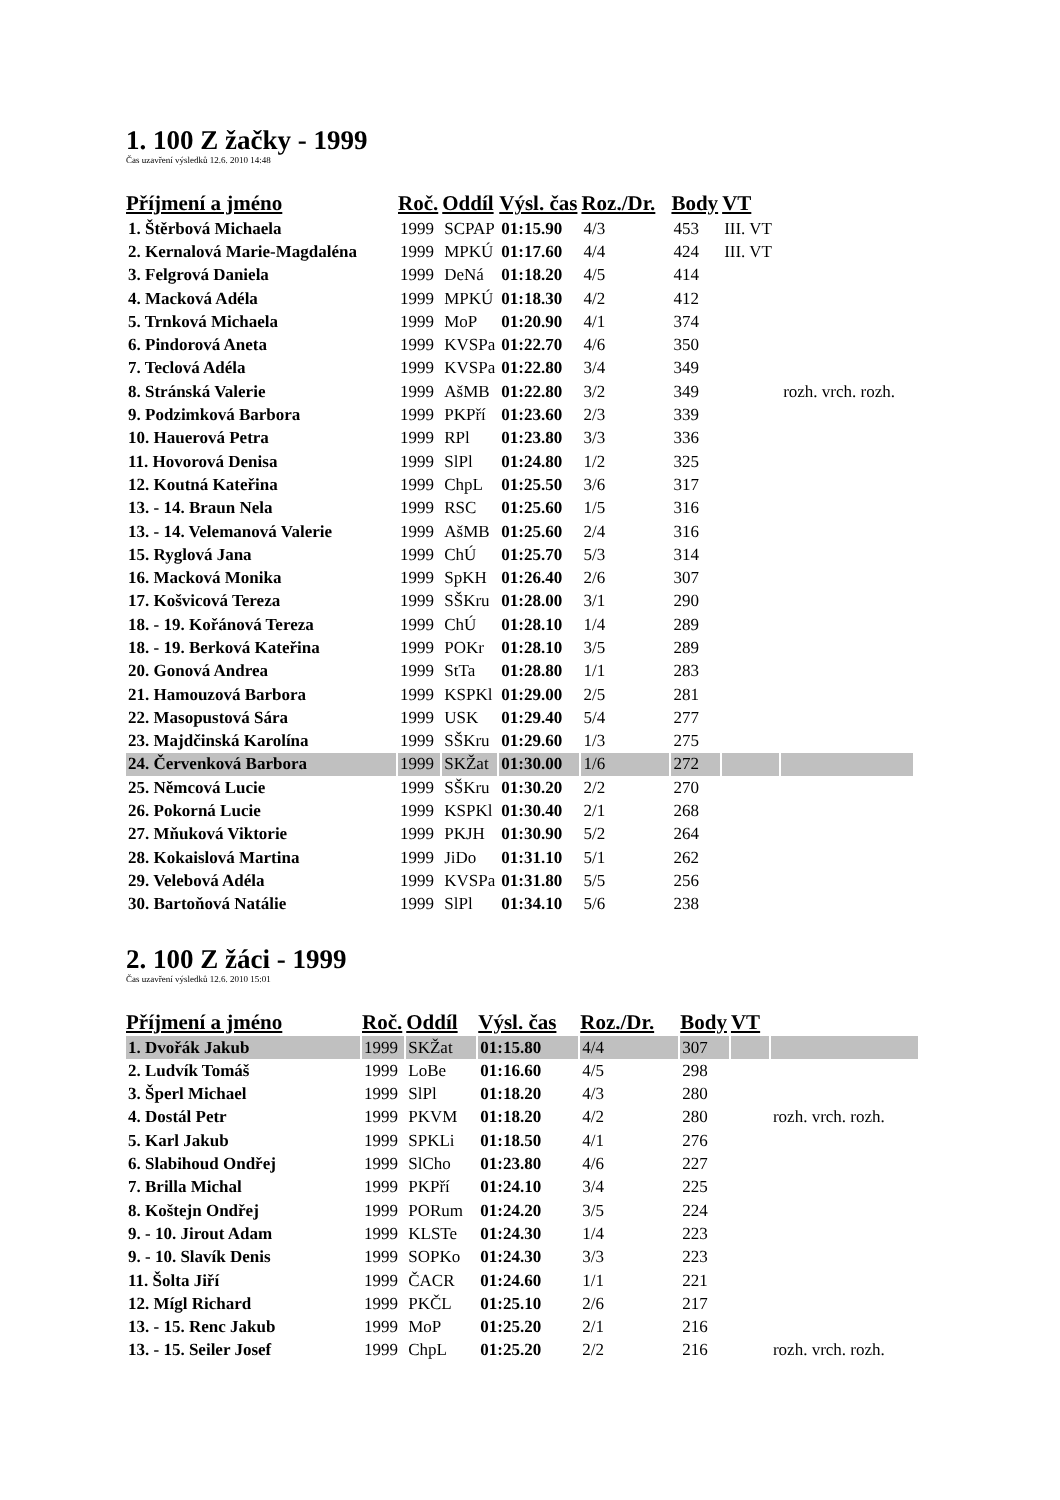1. 100 Z žačky - 1999
Čas uzavření výsledků 12.6. 2010 14:48
| Příjmení a jméno | Roč. | Oddíl | Výsl. čas | Roz./Dr. | Body | VT | |
| --- | --- | --- | --- | --- | --- | --- | --- |
| 1. Štěrbová Michaela | 1999 | SCPAP | 01:15.90 | 4/3 | 453 | III. VT | |
| 2. Kernalová Marie-Magdaléna | 1999 | MPKÚ | 01:17.60 | 4/4 | 424 | III. VT | |
| 3. Felgrová Daniela | 1999 | DeNá | 01:18.20 | 4/5 | 414 | | |
| 4. Macková Adéla | 1999 | MPKÚ | 01:18.30 | 4/2 | 412 | | |
| 5. Trnková Michaela | 1999 | MoP | 01:20.90 | 4/1 | 374 | | |
| 6. Pindorová Aneta | 1999 | KVSPa | 01:22.70 | 4/6 | 350 | | |
| 7. Teclová Adéla | 1999 | KVSPa | 01:22.80 | 3/4 | 349 | | |
| 8. Stránská Valerie | 1999 | AšMB | 01:22.80 | 3/2 | 349 | | rozh. vrch. rozh. |
| 9. Podzimková Barbora | 1999 | PKPří | 01:23.60 | 2/3 | 339 | | |
| 10. Hauerová Petra | 1999 | RPl | 01:23.80 | 3/3 | 336 | | |
| 11. Hovorová Denisa | 1999 | SlPl | 01:24.80 | 1/2 | 325 | | |
| 12. Koutná Kateřina | 1999 | ChpL | 01:25.50 | 3/6 | 317 | | |
| 13. - 14. Braun Nela | 1999 | RSC | 01:25.60 | 1/5 | 316 | | |
| 13. - 14. Velemanová Valerie | 1999 | AšMB | 01:25.60 | 2/4 | 316 | | |
| 15. Ryglová Jana | 1999 | ChÚ | 01:25.70 | 5/3 | 314 | | |
| 16. Macková Monika | 1999 | SpKH | 01:26.40 | 2/6 | 307 | | |
| 17. Košvicová Tereza | 1999 | SŠKru | 01:28.00 | 3/1 | 290 | | |
| 18. - 19. Kořánová Tereza | 1999 | ChÚ | 01:28.10 | 1/4 | 289 | | |
| 18. - 19. Berková Kateřina | 1999 | POKr | 01:28.10 | 3/5 | 289 | | |
| 20. Gonová Andrea | 1999 | StTa | 01:28.80 | 1/1 | 283 | | |
| 21. Hamouzová Barbora | 1999 | KSPKl | 01:29.00 | 2/5 | 281 | | |
| 22. Masopustová Sára | 1999 | USK | 01:29.40 | 5/4 | 277 | | |
| 23. Majdčinská Karolína | 1999 | SŠKru | 01:29.60 | 1/3 | 275 | | |
| 24. Červenková Barbora | 1999 | SKŽat | 01:30.00 | 1/6 | 272 | | |
| 25. Němcová Lucie | 1999 | SŠKru | 01:30.20 | 2/2 | 270 | | |
| 26. Pokorná Lucie | 1999 | KSPKl | 01:30.40 | 2/1 | 268 | | |
| 27. Mňuková Viktorie | 1999 | PKJH | 01:30.90 | 5/2 | 264 | | |
| 28. Kokaislová Martina | 1999 | JiDo | 01:31.10 | 5/1 | 262 | | |
| 29. Velebová Adéla | 1999 | KVSPa | 01:31.80 | 5/5 | 256 | | |
| 30. Bartoňová Natálie | 1999 | SlPl | 01:34.10 | 5/6 | 238 | | |
2. 100 Z žáci - 1999
Čas uzavření výsledků 12.6. 2010 15:01
| Příjmení a jméno | Roč. | Oddíl | Výsl. čas | Roz./Dr. | Body | VT | |
| --- | --- | --- | --- | --- | --- | --- | --- |
| 1. Dvořák Jakub | 1999 | SKŽat | 01:15.80 | 4/4 | 307 | | |
| 2. Ludvík Tomáš | 1999 | LoBe | 01:16.60 | 4/5 | 298 | | |
| 3. Šperl Michael | 1999 | SlPl | 01:18.20 | 4/3 | 280 | | |
| 4. Dostál Petr | 1999 | PKVM | 01:18.20 | 4/2 | 280 | | rozh. vrch. rozh. |
| 5. Karl Jakub | 1999 | SPKLi | 01:18.50 | 4/1 | 276 | | |
| 6. Slabihoud Ondřej | 1999 | SlCho | 01:23.80 | 4/6 | 227 | | |
| 7. Brilla Michal | 1999 | PKPří | 01:24.10 | 3/4 | 225 | | |
| 8. Koštejn Ondřej | 1999 | PORum | 01:24.20 | 3/5 | 224 | | |
| 9. - 10. Jirout Adam | 1999 | KLSTe | 01:24.30 | 1/4 | 223 | | |
| 9. - 10. Slavík Denis | 1999 | SOPKo | 01:24.30 | 3/3 | 223 | | |
| 11. Šolta Jiří | 1999 | ČACR | 01:24.60 | 1/1 | 221 | | |
| 12. Mígl Richard | 1999 | PKČL | 01:25.10 | 2/6 | 217 | | |
| 13. - 15. Renc Jakub | 1999 | MoP | 01:25.20 | 2/1 | 216 | | |
| 13. - 15. Seiler Josef | 1999 | ChpL | 01:25.20 | 2/2 | 216 | | rozh. vrch. rozh. |